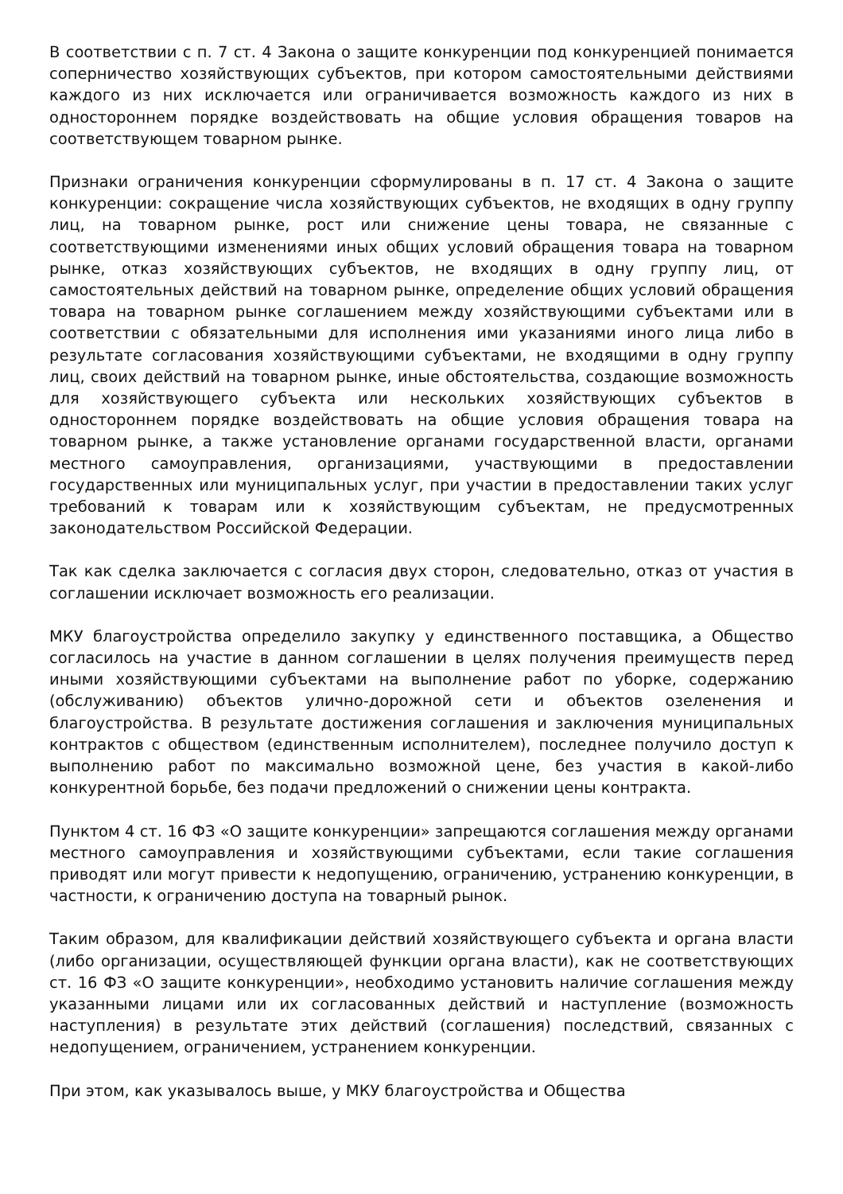В соответствии с п. 7 ст. 4 Закона о защите конкуренции под конкуренцией понимается соперничество хозяйствующих субъектов, при котором самостоятельными действиями каждого из них исключается или ограничивается возможность каждого из них в одностороннем порядке воздействовать на общие условия обращения товаров на соответствующем товарном рынке.
Признаки ограничения конкуренции сформулированы в п. 17 ст. 4 Закона о защите конкуренции: сокращение числа хозяйствующих субъектов, не входящих в одну группу лиц, на товарном рынке, рост или снижение цены товара, не связанные с соответствующими изменениями иных общих условий обращения товара на товарном рынке, отказ хозяйствующих субъектов, не входящих в одну группу лиц, от самостоятельных действий на товарном рынке, определение общих условий обращения товара на товарном рынке соглашением между хозяйствующими субъектами или в соответствии с обязательными для исполнения ими указаниями иного лица либо в результате согласования хозяйствующими субъектами, не входящими в одну группу лиц, своих действий на товарном рынке, иные обстоятельства, создающие возможность для хозяйствующего субъекта или нескольких хозяйствующих субъектов в одностороннем порядке воздействовать на общие условия обращения товара на товарном рынке, а также установление органами государственной власти, органами местного самоуправления, организациями, участвующими в предоставлении государственных или муниципальных услуг, при участии в предоставлении таких услуг требований к товарам или к хозяйствующим субъектам, не предусмотренных законодательством Российской Федерации.
Так как сделка заключается с согласия двух сторон, следовательно, отказ от участия в соглашении исключает возможность его реализации.
МКУ благоустройства определило закупку у единственного поставщика, а Общество согласилось на участие в данном соглашении в целях получения преимуществ перед иными хозяйствующими субъектами на выполнение работ по уборке, содержанию (обслуживанию) объектов улично-дорожной сети и объектов озеленения и благоустройства. В результате достижения соглашения и заключения муниципальных контрактов с обществом (единственным исполнителем), последнее получило доступ к выполнению работ по максимально возможной цене, без участия в какой-либо конкурентной борьбе, без подачи предложений о снижении цены контракта.
Пунктом 4 ст. 16 ФЗ «О защите конкуренции» запрещаются соглашения между органами местного самоуправления и хозяйствующими субъектами, если такие соглашения приводят или могут привести к недопущению, ограничению, устранению конкуренции, в частности, к ограничению доступа на товарный рынок.
Таким образом, для квалификации действий хозяйствующего субъекта и органа власти (либо организации, осуществляющей функции органа власти), как не соответствующих ст. 16 ФЗ «О защите конкуренции», необходимо установить наличие соглашения между указанными лицами или их согласованных действий и наступление (возможность наступления) в результате этих действий (соглашения) последствий, связанных с недопущением, ограничением, устранением конкуренции.
При этом, как указывалось выше, у МКУ благоустройства и Общества